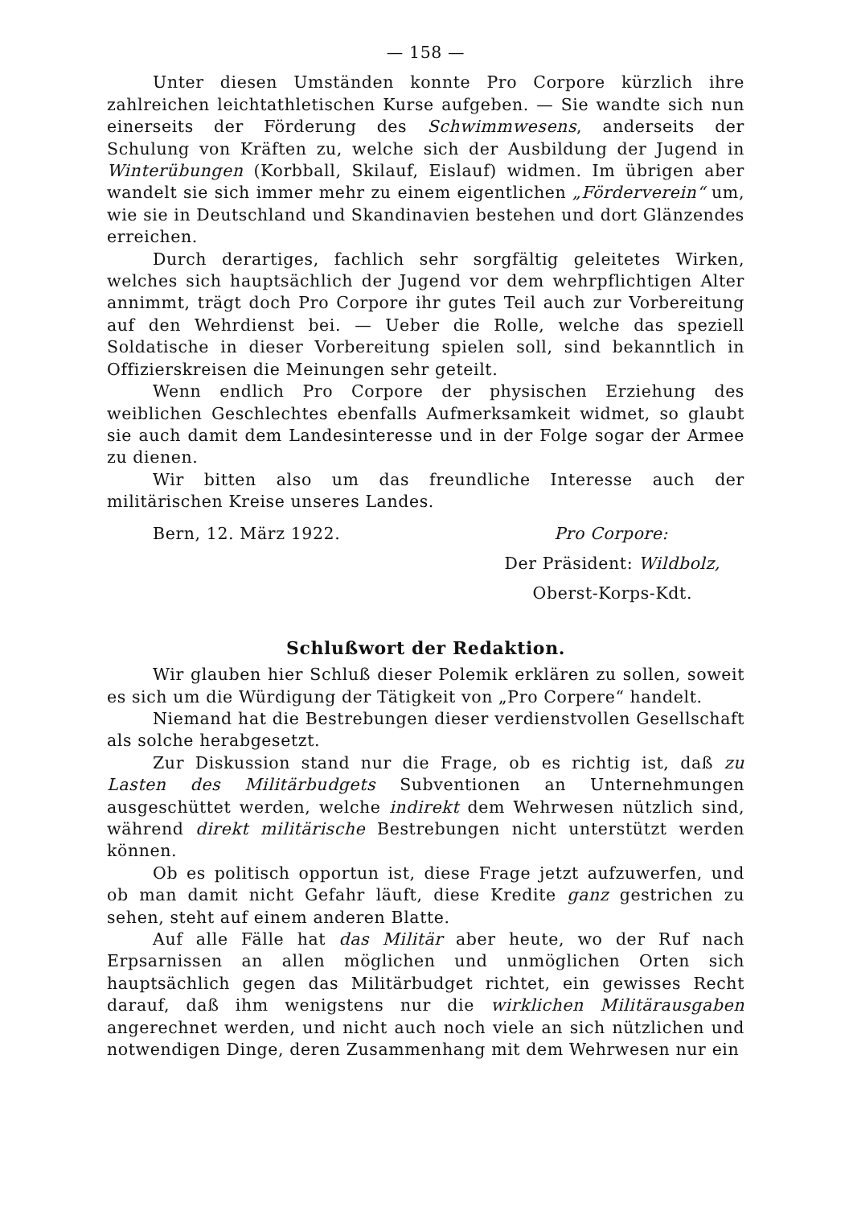— 158 —
Unter diesen Umständen konnte Pro Corpore kürzlich ihre zahlreichen leichtathletischen Kurse aufgeben. — Sie wandte sich nun einerseits der Förderung des Schwimmwesens, anderseits der Schulung von Kräften zu, welche sich der Ausbildung der Jugend in Winterübungen (Korbball, Skilauf, Eislauf) widmen. Im übrigen aber wandelt sie sich immer mehr zu einem eigentlichen „Förderverein“ um, wie sie in Deutschland und Skandinavien bestehen und dort Glänzendes erreichen.
Durch derartiges, fachlich sehr sorgfältig geleitetes Wirken, welches sich hauptsächlich der Jugend vor dem wehrpflichtigen Alter annimmt, trägt doch Pro Corpore ihr gutes Teil auch zur Vorbereitung auf den Wehrdienst bei. — Ueber die Rolle, welche das speziell Soldatische in dieser Vorbereitung spielen soll, sind bekanntlich in Offizierskreisen die Meinungen sehr geteilt.
Wenn endlich Pro Corpore der physischen Erziehung des weiblichen Geschlechtes ebenfalls Aufmerksamkeit widmet, so glaubt sie auch damit dem Landesinteresse und in der Folge sogar der Armee zu dienen.
Wir bitten also um das freundliche Interesse auch der militärischen Kreise unseres Landes.
Bern, 12. März 1922. Pro Corpore:
Der Präsident: Wildbolz,
Oberst-Korps-Kdt.
Schlußwort der Redaktion.
Wir glauben hier Schluß dieser Polemik erklären zu sollen, soweit es sich um die Würdigung der Tätigkeit von „Pro Corpere“ handelt.
Niemand hat die Bestrebungen dieser verdienstvollen Gesellschaft als solche herabgesetzt.
Zur Diskussion stand nur die Frage, ob es richtig ist, daß zu Lasten des Militärbudgets Subventionen an Unternehmungen ausgeschüttet werden, welche indirekt dem Wehrwesen nützlich sind, während direkt militärische Bestrebungen nicht unterstützt werden können.
Ob es politisch opportun ist, diese Frage jetzt aufzuwerfen, und ob man damit nicht Gefahr läuft, diese Kredite ganz gestrichen zu sehen, steht auf einem anderen Blatte.
Auf alle Fälle hat das Militär aber heute, wo der Ruf nach Erpsarnissen an allen möglichen und unmöglichen Orten sich hauptsächlich gegen das Militärbudget richtet, ein gewisses Recht darauf, daß ihm wenigstens nur die wirklichen Militärausgaben angerechnet werden, und nicht auch noch viele an sich nützlichen und notwendigen Dinge, deren Zusammenhang mit dem Wehrwesen nur ein